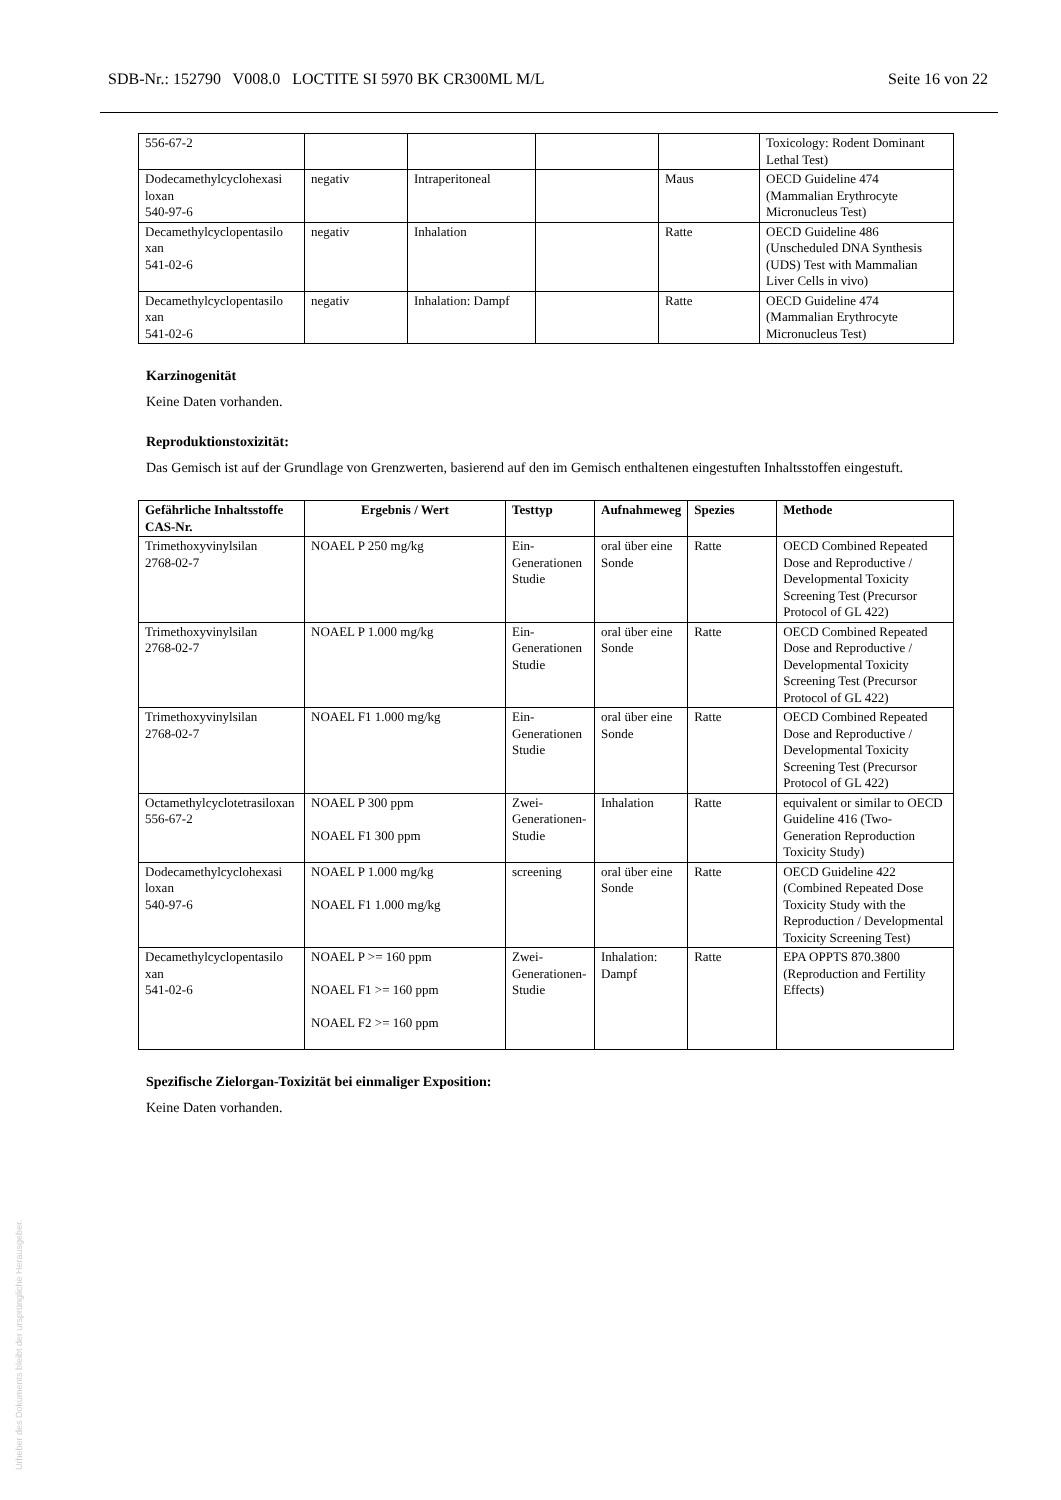SDB-Nr.: 152790 V008.0 LOCTITE SI 5970 BK CR300ML M/L Seite 16 von 22
| 556-67-2 | | | | | Toxicology: Rodent Dominant Lethal Test) |
| Dodecamethylcyclohexasi loxan 540-97-6 | negativ | Intraperitoneal | | Maus | OECD Guideline 474 (Mammalian Erythrocyte Micronucleus Test) |
| Decamethylcyclopentasilo xan 541-02-6 | negativ | Inhalation | | Ratte | OECD Guideline 486 (Unscheduled DNA Synthesis (UDS) Test with Mammalian Liver Cells in vivo) |
| Decamethylcyclopentasilo xan 541-02-6 | negativ | Inhalation: Dampf | | Ratte | OECD Guideline 474 (Mammalian Erythrocyte Micronucleus Test) |
Karzinogenität
Keine Daten vorhanden.
Reproduktionstoxizität:
Das Gemisch ist auf der Grundlage von Grenzwerten, basierend auf den im Gemisch enthaltenen eingestuften Inhaltsstoffen eingestuft.
| Gefährliche Inhaltsstoffe CAS-Nr. | Ergebnis / Wert | Testtyp | Aufnahmeweg | Spezies | Methode |
| --- | --- | --- | --- | --- | --- |
| Trimethoxyvinylsilan 2768-02-7 | NOAEL P 250 mg/kg | Ein-Generationen Studie | oral über eine Sonde | Ratte | OECD Combined Repeated Dose and Reproductive / Developmental Toxicity Screening Test (Precursor Protocol of GL 422) |
| Trimethoxyvinylsilan 2768-02-7 | NOAEL P 1.000 mg/kg | Ein-Generationen Studie | oral über eine Sonde | Ratte | OECD Combined Repeated Dose and Reproductive / Developmental Toxicity Screening Test (Precursor Protocol of GL 422) |
| Trimethoxyvinylsilan 2768-02-7 | NOAEL F1 1.000 mg/kg | Ein-Generationen Studie | oral über eine Sonde | Ratte | OECD Combined Repeated Dose and Reproductive / Developmental Toxicity Screening Test (Precursor Protocol of GL 422) |
| Octamethylcyclotetrasiloxan 556-67-2 | NOAEL P 300 ppm NOAEL F1 300 ppm | Zwei-Generationen-Studie | Inhalation | Ratte | equivalent or similar to OECD Guideline 416 (Two-Generation Reproduction Toxicity Study) |
| Dodecamethylcyclohexasi loxan 540-97-6 | NOAEL P 1.000 mg/kg NOAEL F1 1.000 mg/kg | screening | oral über eine Sonde | Ratte | OECD Guideline 422 (Combined Repeated Dose Toxicity Study with the Reproduction / Developmental Toxicity Screening Test) |
| Decamethylcyclopentasilo xan 541-02-6 | NOAEL P >= 160 ppm NOAEL F1 >= 160 ppm NOAEL F2 >= 160 ppm | Zwei-Generationen-Studie | Inhalation: Dampf | Ratte | EPA OPPTS 870.3800 (Reproduction and Fertility Effects) |
Spezifische Zielorgan-Toxizität bei einmaliger Exposition:
Keine Daten vorhanden.
Urheber des Dokuments bleibt der ursprüngliche Herausgeber.